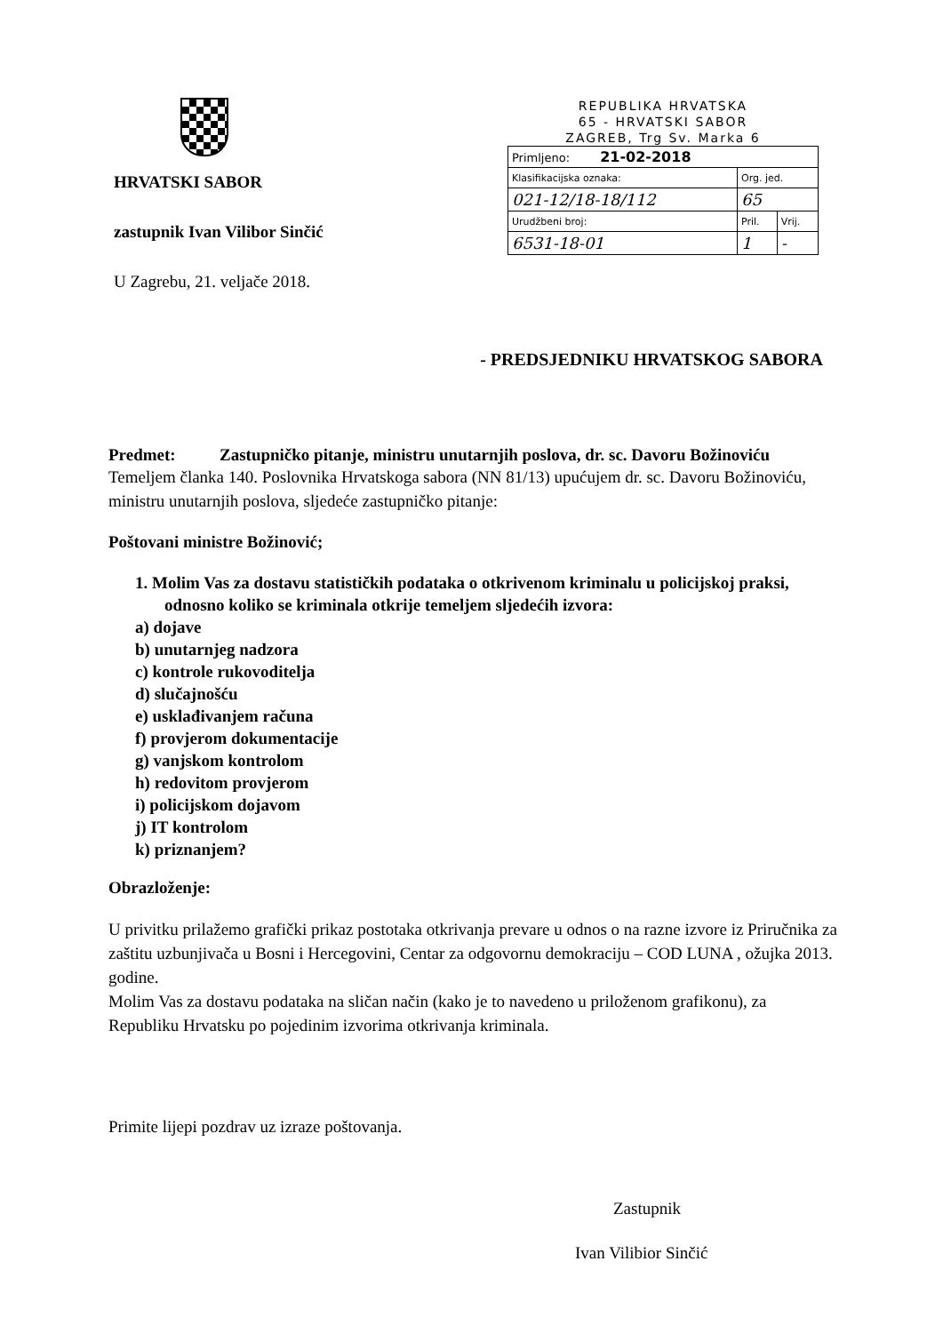HRVATSKI SABOR
zastupnik Ivan Vilibor Sinčić
U Zagrebu, 21. veljače 2018.
REPUBLIKA HRVATSKA
65 - HRVATSKI SABOR
ZAGREB, Trg Sv. Marka 6
| Primljeno: 21-02-2018 | | |
| Klasifikacijska oznaka: | Org. jed. | |
| 021-12/18-18/112 | 65 | |
| Urudžbeni broj: | Pril. | Vrij. |
| 6531-18-01 | 1 | - |
- PREDSJEDNIKU HRVATSKOG SABORA
Predmet: Zastupničko pitanje, ministru unutarnjih poslova, dr. sc. Davoru Božinoviću
Temeljem članka 140. Poslovnika Hrvatskoga sabora (NN 81/13) upućujem dr. sc. Davoru Božinoviću, ministru unutarnjih poslova, sljedeće zastupničko pitanje:
Poštovani ministre Božinović;
1. Molim Vas za dostavu statističkih podataka o otkrivenom kriminalu u policijskoj praksi, odnosno koliko se kriminala otkrije temeljem sljedećih izvora:
a) dojave
b) unutarnjeg nadzora
c) kontrole rukovoditelja
d) slučajnošću
e) usklađivanjem računa
f) provjerom dokumentacije
g) vanjskom kontrolom
h) redovitom provjerom
i) policijskom dojavom
j) IT kontrolom
k) priznanjem?
Obrazloženje:
U privitku prilažemo grafički prikaz postotaka otkrivanja prevare u odnos o na razne izvore iz Priručnika za zaštitu uzbunjivača u Bosni i Hercegovini, Centar za odgovornu demokraciju – COD LUNA , ožujka 2013. godine.
Molim Vas za dostavu podataka na sličan način (kako je to navedeno u priloženom grafikonu), za Republiku Hrvatsku po pojedinim izvorima otkrivanja kriminala.
Primite lijepi pozdrav uz izraze poštovanja.
Zastupnik
Ivan Vilibior Sinčić